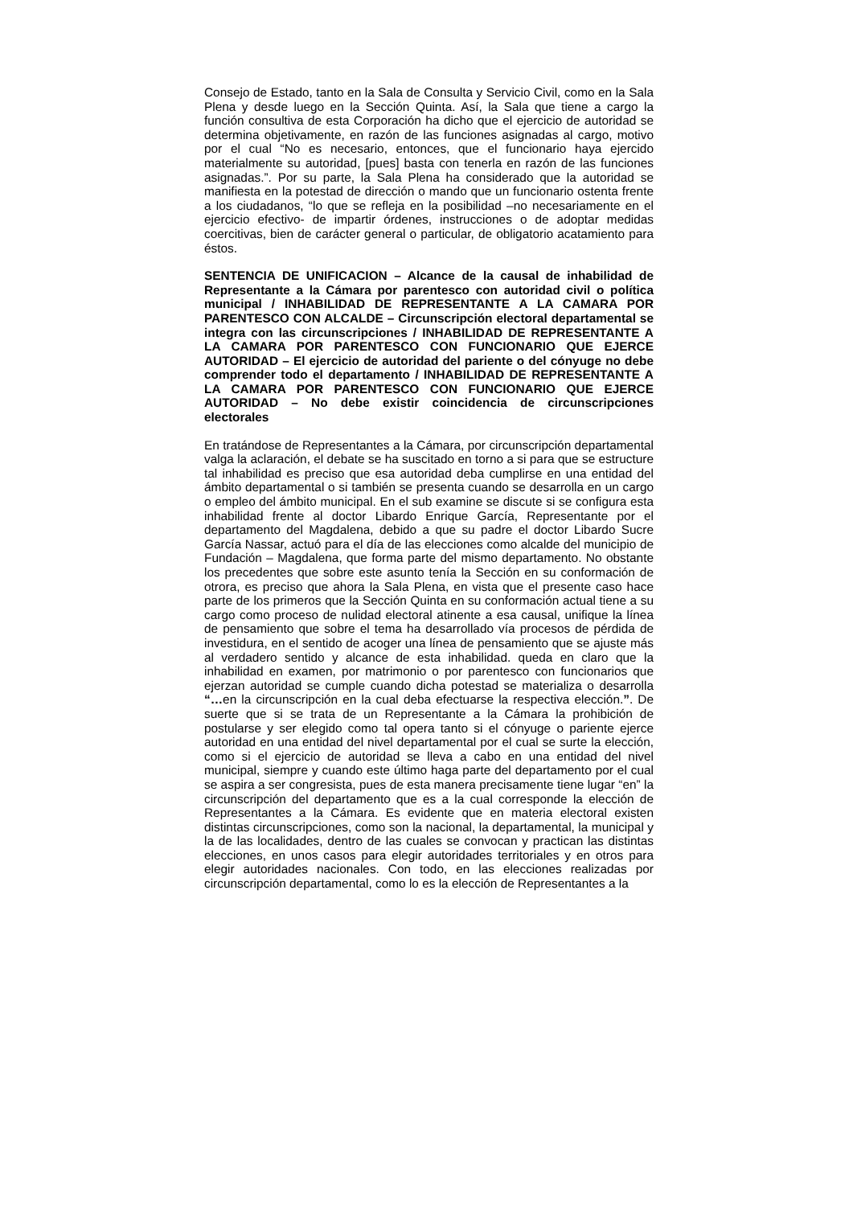Consejo de Estado, tanto en la Sala de Consulta y Servicio Civil, como en la Sala Plena y desde luego en la Sección Quinta. Así, la Sala que tiene a cargo la función consultiva de esta Corporación ha dicho que el ejercicio de autoridad se determina objetivamente, en razón de las funciones asignadas al cargo, motivo por el cual “No es necesario, entonces, que el funcionario haya ejercido materialmente su autoridad, [pues] basta con tenerla en razón de las funciones asignadas.”. Por su parte, la Sala Plena ha considerado que la autoridad se manifiesta en la potestad de dirección o mando que un funcionario ostenta frente a los ciudadanos, “lo que se refleja en la posibilidad –no necesariamente en el ejercicio efectivo- de impartir órdenes, instrucciones o de adoptar medidas coercitivas, bien de carácter general o particular, de obligatorio acatamiento para éstos.
SENTENCIA DE UNIFICACION – Alcance de la causal de inhabilidad de Representante a la Cámara por parentesco con autoridad civil o política municipal / INHABILIDAD DE REPRESENTANTE A LA CAMARA POR PARENTESCO CON ALCALDE – Circunscripción electoral departamental se integra con las circunscripciones / INHABILIDAD DE REPRESENTANTE A LA CAMARA POR PARENTESCO CON FUNCIONARIO QUE EJERCE AUTORIDAD – El ejercicio de autoridad del pariente o del cónyuge no debe comprender todo el departamento / INHABILIDAD DE REPRESENTANTE A LA CAMARA POR PARENTESCO CON FUNCIONARIO QUE EJERCE AUTORIDAD – No debe existir coincidencia de circunscripciones electorales
En tratándose de Representantes a la Cámara, por circunscripción departamental valga la aclaración, el debate se ha suscitado en torno a si para que se estructure tal inhabilidad es preciso que esa autoridad deba cumplirse en una entidad del ámbito departamental o si también se presenta cuando se desarrolla en un cargo o empleo del ámbito municipal. En el sub examine se discute si se configura esta inhabilidad frente al doctor Libardo Enrique García, Representante por el departamento del Magdalena, debido a que su padre el doctor Libardo Sucre García Nassar, actuó para el día de las elecciones como alcalde del municipio de Fundación – Magdalena, que forma parte del mismo departamento. No obstante los precedentes que sobre este asunto tenía la Sección en su conformación de otrora, es preciso que ahora la Sala Plena, en vista que el presente caso hace parte de los primeros que la Sección Quinta en su conformación actual tiene a su cargo como proceso de nulidad electoral atinente a esa causal, unifique la línea de pensamiento que sobre el tema ha desarrollado vía procesos de pérdida de investidura, en el sentido de acoger una línea de pensamiento que se ajuste más al verdadero sentido y alcance de esta inhabilidad. queda en claro que la inhabilidad en examen, por matrimonio o por parentesco con funcionarios que ejerzan autoridad se cumple cuando dicha potestad se materializa o desarrolla “…en la circunscripción en la cual deba efectuarse la respectiva elección.”. De suerte que si se trata de un Representante a la Cámara la prohibición de postularse y ser elegido como tal opera tanto si el cónyuge o pariente ejerce autoridad en una entidad del nivel departamental por el cual se surte la elección, como si el ejercicio de autoridad se lleva a cabo en una entidad del nivel municipal, siempre y cuando este último haga parte del departamento por el cual se aspira a ser congresista, pues de esta manera precisamente tiene lugar “en” la circunscripción del departamento que es a la cual corresponde la elección de Representantes a la Cámara. Es evidente que en materia electoral existen distintas circunscripciones, como son la nacional, la departamental, la municipal y la de las localidades, dentro de las cuales se convocan y practican las distintas elecciones, en unos casos para elegir autoridades territoriales y en otros para elegir autoridades nacionales. Con todo, en las elecciones realizadas por circunscripción departamental, como lo es la elección de Representantes a la